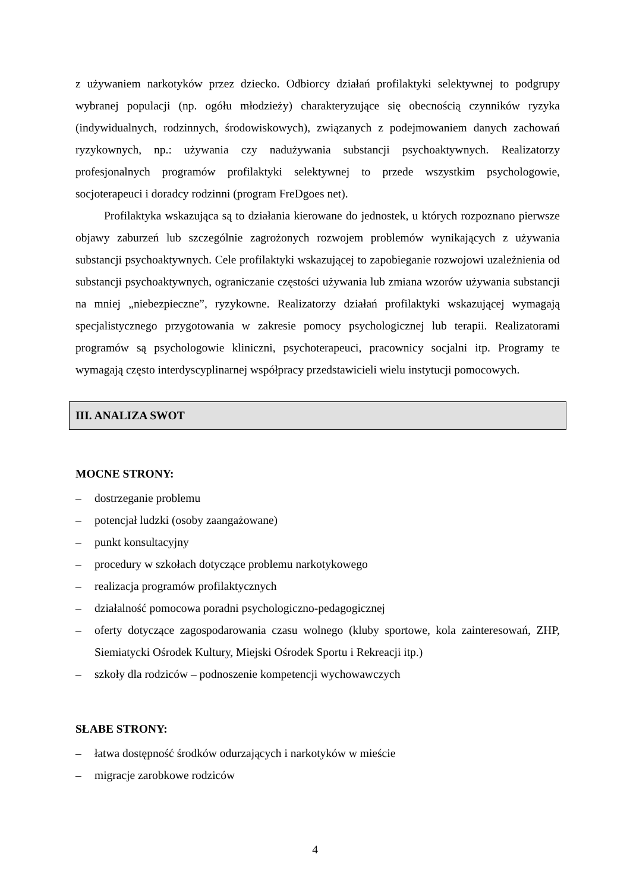z używaniem narkotyków przez dziecko. Odbiorcy działań profilaktyki selektywnej to podgrupy wybranej populacji (np. ogółu młodzieży) charakteryzujące się obecnością czynników ryzyka (indywidualnych, rodzinnych, środowiskowych), związanych z podejmowaniem danych zachowań ryzykownych, np.: używania czy nadużywania substancji psychoaktywnych. Realizatorzy profesjonalnych programów profilaktyki selektywnej to przede wszystkim psychologowie, socjoterapeuci i doradcy rodzinni (program FreDgoes net).
Profilaktyka wskazująca są to działania kierowane do jednostek, u których rozpoznano pierwsze objawy zaburzeń lub szczególnie zagrożonych rozwojem problemów wynikających z używania substancji psychoaktywnych. Cele profilaktyki wskazującej to zapobieganie rozwojowi uzależnienia od substancji psychoaktywnych, ograniczanie częstości używania lub zmiana wzorów używania substancji na mniej „niebezpieczne”, ryzykowne. Realizatorzy działań profilaktyki wskazującej wymagają specjalistycznego przygotowania w zakresie pomocy psychologicznej lub terapii. Realizatorami programów są psychologowie kliniczni, psychoterapeuci, pracownicy socjalni itp. Programy te wymagają często interdyscyplinarnej współpracy przedstawicieli wielu instytucji pomocowych.
III. ANALIZA SWOT
MOCNE STRONY:
– dostrzeganie problemu
– potencjał ludzki (osoby zaangażowane)
– punkt konsultacyjny
– procedury w szkołach dotyczące problemu narkotykowego
– realizacja programów profilaktycznych
– działalność pomocowa poradni psychologiczno-pedagogicznej
– oferty dotyczące zagospodarowania czasu wolnego (kluby sportowe, kola zainteresowań, ZHP, Siemiatycki Ośrodek Kultury, Miejski Ośrodek Sportu i Rekreacji itp.)
– szkoły dla rodziców – podnoszenie kompetencji wychowawczych
SŁABE STRONY:
– łatwa dostępność środków odurzających i narkotyków w mieście
– migracje zarobkowe rodziców
4